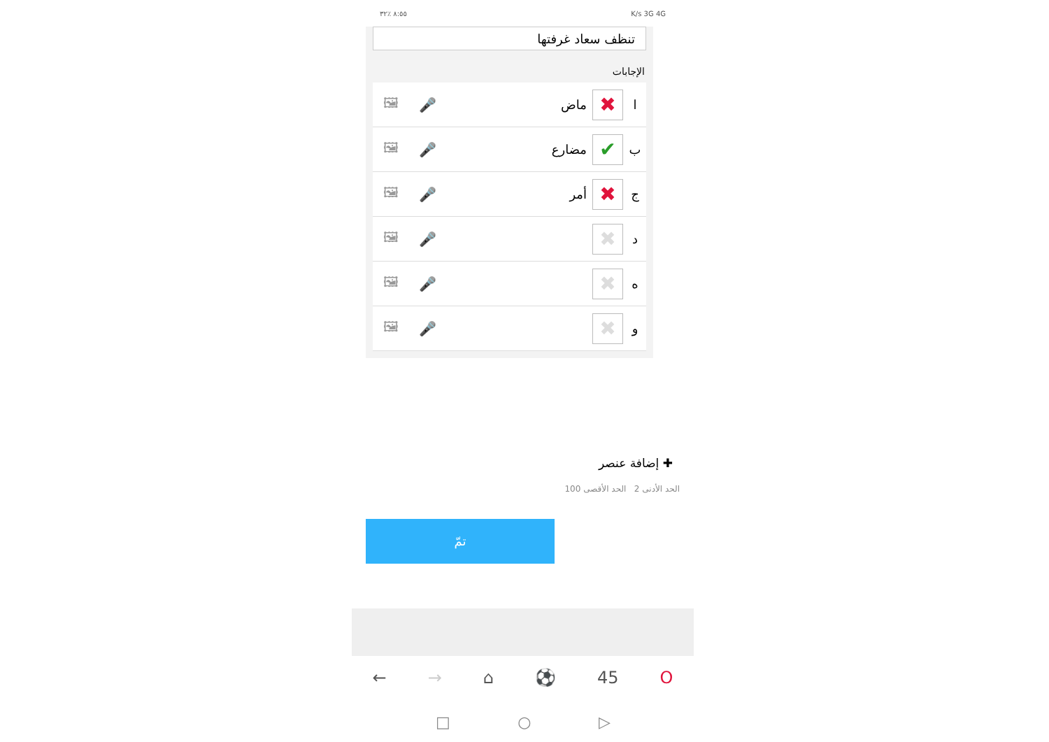٨:٥٥ ٪٣٢ K/s 3G 4G
تنظف سعاد غرفتها
الإجابات
| ا | ✖ | ماض | 🎤 | 🖼 |
| ب | ✔ | مضارع | 🎤 | 🖼 |
| ج | ✖ | أمر | 🎤 | 🖼 |
| د | ✖ | | 🎤 | 🖼 |
| ه | ✖ | | 🎤 | 🖼 |
| و | ✖ | | 🎤 | 🖼 |
✚ إضافة عنصر
الحد الأدنى 2 الحد الأقصى 100
تمّ
← → ⌂ ⚽ 45 O
□ ○ ▷